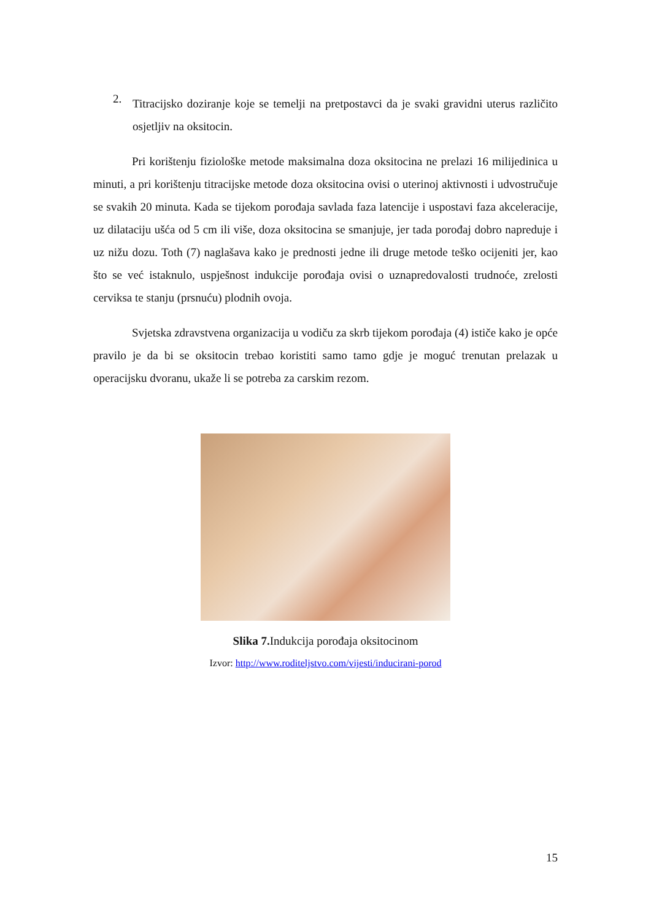2.
Titracijsko doziranje koje se temelji na pretpostavci da je svaki gravidni uterus različito osjetljiv na oksitocin.
Pri korištenju fiziološke metode maksimalna doza oksitocina ne prelazi 16 milijedinica u minuti, a pri korištenju titracijske metode doza oksitocina ovisi o uterinoj aktivnosti i udvostručuje se svakih 20 minuta. Kada se tijekom porođaja savlada faza latencije i uspostavi faza akceleracije, uz dilataciju ušća od 5 cm ili više, doza oksitocina se smanjuje, jer tada porođaj dobro napreduje i uz nižu dozu. Toth (7) naglašava kako je prednosti jedne ili druge metode teško ocijeniti jer, kao što se već istaknulo, uspješnost indukcije porođaja ovisi o uznapredovalosti trudnoće, zrelosti cerviksa te stanju (prsnuću) plodnih ovoja.
Svjetska zdravstvena organizacija u vodiču za skrb tijekom porođaja (4) ističe kako je opće pravilo je da bi se oksitocin trebao koristiti samo tamo gdje je moguć trenutan prelazak u operacijsku dvoranu, ukaže li se potreba za carskim rezom.
Slika 7. Indukcija porođaja oksitocinom
Izvor: http://www.roditeljstvo.com/vijesti/inducirani-porod
15